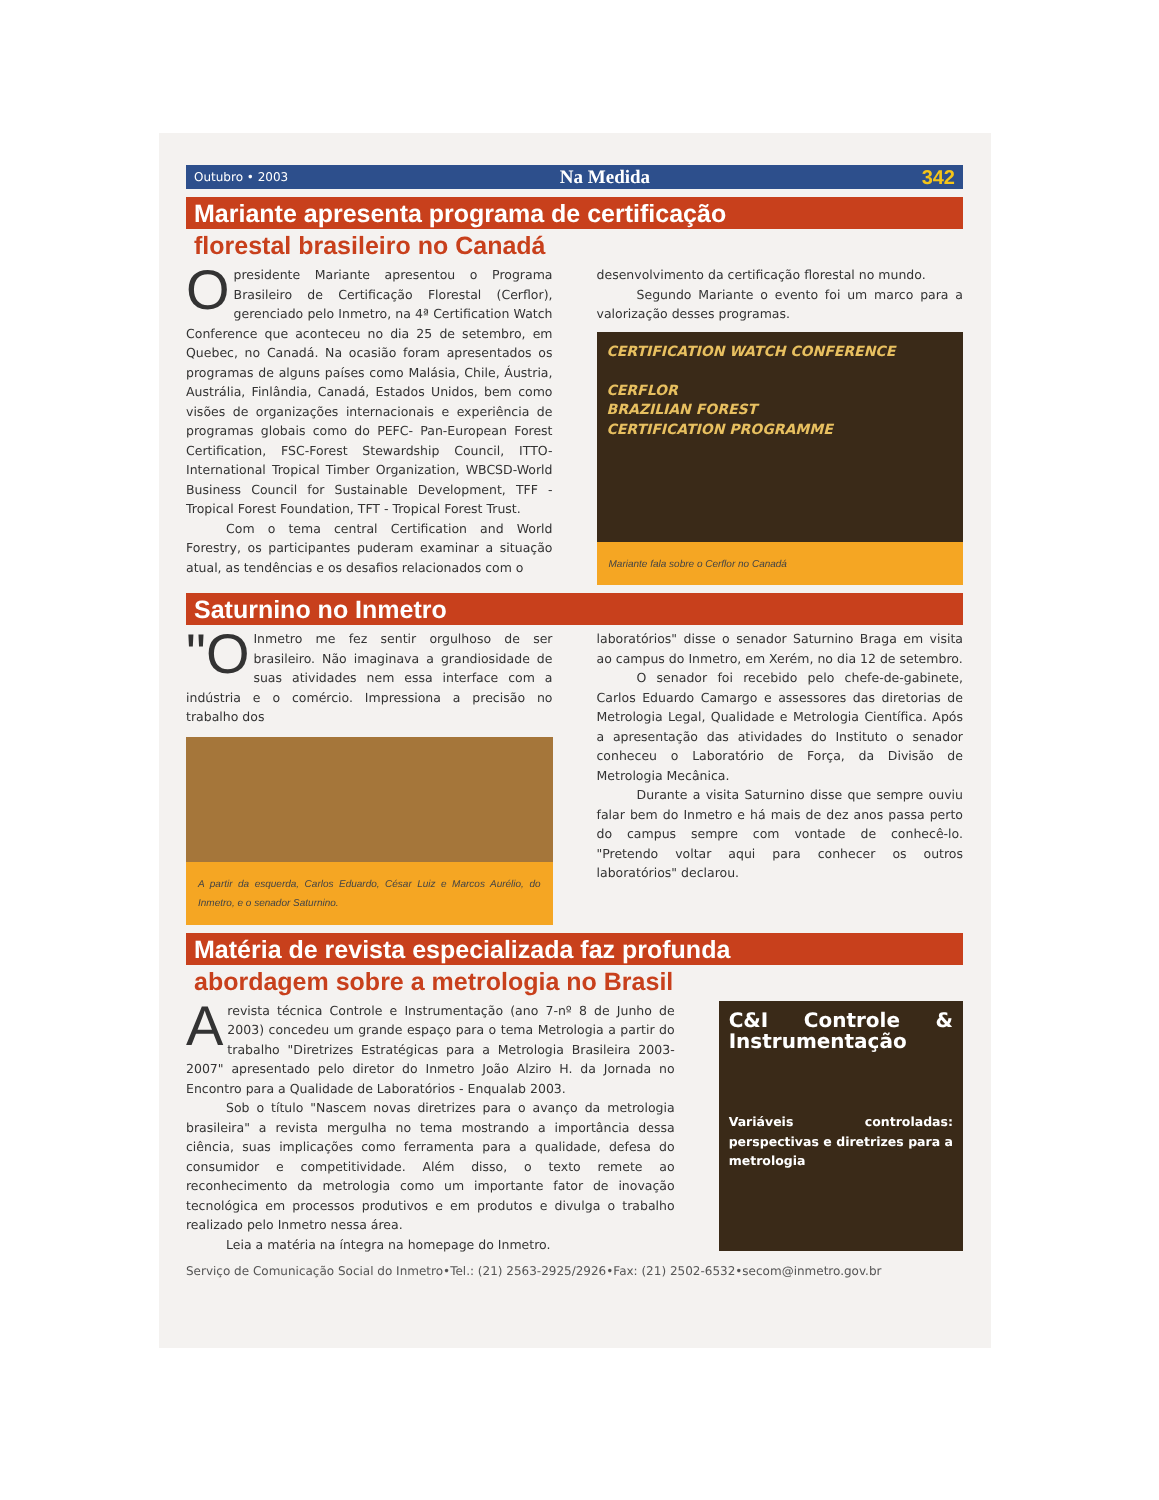Outubro • 2003 Na Medida 342
Mariante apresenta programa de certificação
florestal brasileiro no Canadá
Opresidente Mariante apresentou o Programa Brasileiro de Certificação Florestal (Cerflor), gerenciado pelo Inmetro, na 4ª Certification Watch Conference que aconteceu no dia 25 de setembro, em Quebec, no Canadá. Na ocasião foram apresentados os programas de alguns países como Malásia, Chile, Áustria, Austrália, Finlândia, Canadá, Estados Unidos, bem como visões de organizações internacionais e experiência de programas globais como do PEFC- Pan-European Forest Certification, FSC-Forest Stewardship Council, ITTO-International Tropical Timber Organization, WBCSD-World Business Council for Sustainable Development, TFF - Tropical Forest Foundation, TFT - Tropical Forest Trust.
Com o tema central Certification and World Forestry, os participantes puderam examinar a situação atual, as tendências e os desafios relacionados com o
desenvolvimento da certificação florestal no mundo.
Segundo Mariante o evento foi um marco para a valorização desses programas.
CERTIFICATION WATCH CONFERENCE
CERFLOR
BRAZILIAN FOREST
CERTIFICATION PROGRAMME
Mariante fala sobre o Cerflor no Canadá
Saturnino no Inmetro
"O Inmetro me fez sentir orgulhoso de ser brasileiro. Não imaginava a grandiosidade de suas atividades nem essa interface com a indústria e o comércio. Impressiona a precisão no trabalho dos
A partir da esquerda, Carlos Eduardo, César Luiz e Marcos Aurélio, do Inmetro, e o senador Saturnino.
laboratórios" disse o senador Saturnino Braga em visita ao campus do Inmetro, em Xerém, no dia 12 de setembro.
O senador foi recebido pelo chefe-de-gabinete, Carlos Eduardo Camargo e assessores das diretorias de Metrologia Legal, Qualidade e Metrologia Científica. Após a apresentação das atividades do Instituto o senador conheceu o Laboratório de Força, da Divisão de Metrologia Mecânica.
Durante a visita Saturnino disse que sempre ouviu falar bem do Inmetro e há mais de dez anos passa perto do campus sempre com vontade de conhecê-lo. "Pretendo voltar aqui para conhecer os outros laboratórios" declarou.
Matéria de revista especializada faz profunda
abordagem sobre a metrologia no Brasil
Arevista técnica Controle e Instrumentação (ano 7-nº 8 de Junho de 2003) concedeu um grande espaço para o tema Metrologia a partir do trabalho "Diretrizes Estratégicas para a Metrologia Brasileira 2003-2007" apresentado pelo diretor do Inmetro João Alziro H. da Jornada no Encontro para a Qualidade de Laboratórios - Enqualab 2003.
Sob o título "Nascem novas diretrizes para o avanço da metrologia brasileira" a revista mergulha no tema mostrando a importância dessa ciência, suas implicações como ferramenta para a qualidade, defesa do consumidor e competitividade. Além disso, o texto remete ao reconhecimento da metrologia como um importante fator de inovação tecnológica em processos produtivos e em produtos e divulga o trabalho realizado pelo Inmetro nessa área.
Leia a matéria na íntegra na homepage do Inmetro.
C&I Controle & Instrumentação
Variáveis controladas: perspectivas e diretrizes para a metrologia
Serviço de Comunicação Social do Inmetro•Tel.: (21) 2563-2925/2926•Fax: (21) 2502-6532•secom@inmetro.gov.br